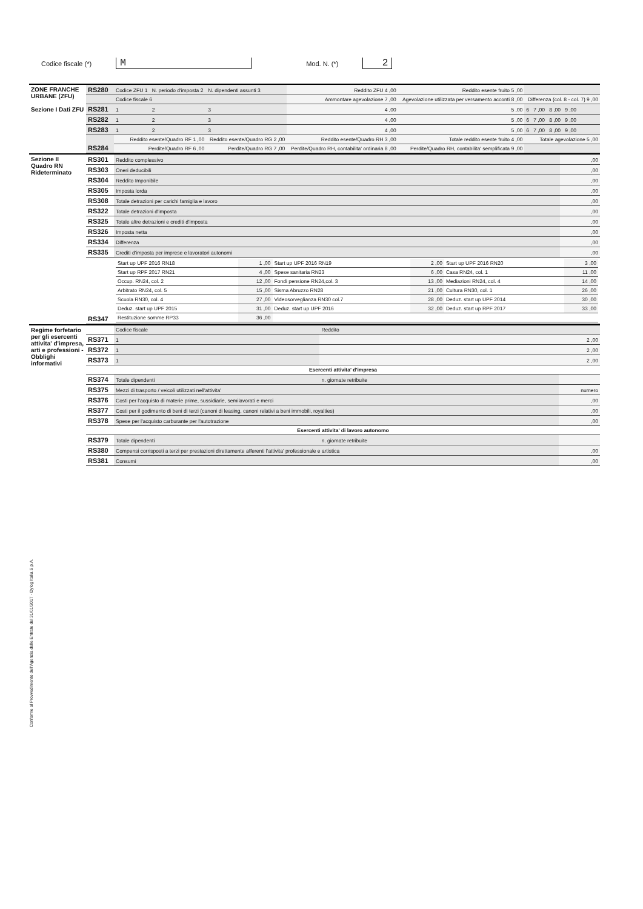Codice fiscale (*) M Mod. N. (*) 2
| ZONE FRANCHE URBANE (ZFU) Sezione I Dati ZFU | RS280 | Codice ZFU 1 | N. periodo d'imposta 2 | N. dipendenti assunti 3 | Reddito ZFU 4 ,00 | Reddito esente fruito 5 ,00 | |
| | | Codice fiscale 6 | | | Ammontare agevolazione 7 ,00 | Agevolazione utilizzata per versamento acconti 8 ,00 | Differenza (col. 8 - col. 7) 9 ,00 |
| | RS281 | 1 | 2 | 3 | 4 ,00 | 5 ,00 | 6 7 ,00 8 ,00 9 ,00 |
| | RS282 | 1 | 2 | 3 | 4 ,00 | 5 ,00 | 6 7 ,00 8 ,00 9 ,00 |
| | RS283 | 1 | 2 | 3 | 4 ,00 | 5 ,00 | 6 7 ,00 8 ,00 9 ,00 |
| | RS284 | Reddito esente/Quadro RF 1 ,00 | | Reddito esente/Quadro RG 2 ,00 | Reddito esente/Quadro RH 3 ,00 | Totale reddito esente fruito 4 ,00 | Totale agevolazione 5 ,00 |
| | | Perdite/Quadro RF 6 ,00 | | Perdite/Quadro RG 7 ,00 | Perdite/Quadro RH, contabilita' ordinaria 8 ,00 | Perdite/Quadro RH, contabilita' semplificata 9 ,00 | |
| Sezione II Quadro RN Rideterminato | RS301 | Reddito complessivo | ,00 |
| | RS303 | Oneri deducibili | ,00 |
| | RS304 | Reddito Imponibile | ,00 |
| | RS305 | Imposta lorda | ,00 |
| | RS308 | Totale detrazioni per carichi famiglia e lavoro | ,00 |
| | RS322 | Totale detrazioni d'imposta | ,00 |
| | RS325 | Totale altre detrazioni e crediti d'imposta | ,00 |
| | RS326 | Imposta netta | ,00 |
| | RS334 | Differenza | ,00 |
| | RS335 | Crediti d'imposta per imprese e lavoratori autonomi | ,00 |
| | RS347 | / Start up UPF 2016 RN18 / 1 ,00 / Start up UPF 2016 RN19 / 2 ,00 / Start up UPF 2016 RN20 / 3 ,00 / / Start up RPF 2017 RN21 / 4 ,00 / Spese sanitaria RN23 / 6 ,00 / Casa RN24, col. 1 / 11 ,00 / / Occup. RN24, col. 2 / 12 ,00 / Fondi pensione RN24,col. 3 / 13 ,00 / Mediazioni RN24, col. 4 / 14 ,00 / / Arbitrato RN24, col. 5 / 15 ,00 / Sisma Abruzzo RN28 / 21 ,00 / Cultura RN30, col. 1 / 26 ,00 / / Scuola RN30, col. 4 / 27 ,00 / Videosorveglianza RN30 col.7 / 28 ,00 / Deduz. start up UPF 2014 / 30 ,00 / / Deduz. start up UPF 2015 / 31 ,00 / Deduz. start up UPF 2016 / 32 ,00 / Deduz. start up RPF 2017 / 33 ,00 / / Restituzione somme RP33 / 36 ,00 / / / / / | |
| Regime forfetario per gli esercenti attivita' d'impresa, arti e professioni - Obblighi informativi | | Codice fiscale | Reddito | |
| | RS371 | 1 | 2 ,00 | |
| | RS372 | 1 | 2 ,00 | |
| | RS373 | 1 | 2 ,00 | |
| | Esercenti attivita' d'impresa | | | |
| | RS374 | Totale dipendenti | n. giornate retribuite | |
| | RS375 | Mezzi di trasporto / veicoli utilizzati nell'attivita' | | numero |
| | RS376 | Costi per l'acquisto di materie prime, sussidiarie, semilavorati e merci | | ,00 |
| | RS377 | Costi per il godimento di beni di terzi (canoni di leasing, canoni relativi a beni immobili, royalties) | | ,00 |
| | RS378 | Spese per l'acquisto carburante per l'autotrazione | | ,00 |
| | Esercenti attivita' di lavoro autonomo | | | |
| | RS379 | Totale dipendenti | n. giornate retribuite | |
| | RS380 | Compensi corrisposti a terzi per prestazioni direttamente afferenti l'attivita' professionale e artistica | | ,00 |
| | RS381 | Consumi | | ,00 |
Conforme al Provvedimento dell'Agenzia delle Entrate del 31/01/2017 - Dylog Italia S.p.A.